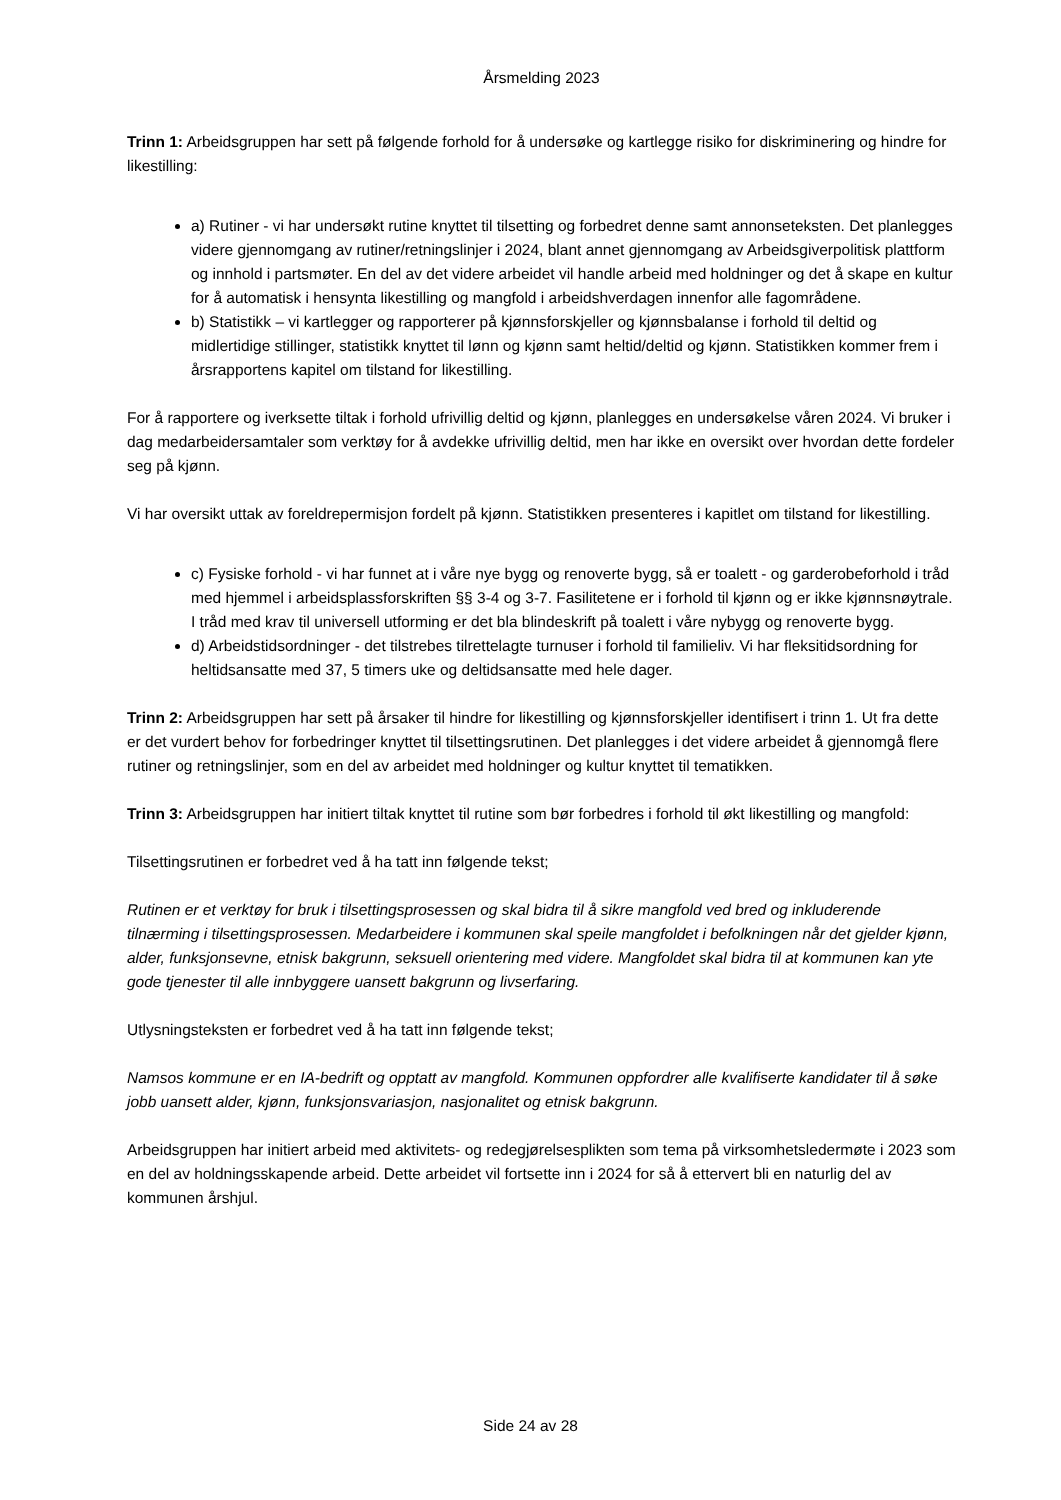Årsmelding 2023
Trinn 1: Arbeidsgruppen har sett på følgende forhold for å undersøke og kartlegge risiko for diskriminering og hindre for likestilling:
a) Rutiner - vi har undersøkt rutine knyttet til tilsetting og forbedret denne samt annonseteksten. Det planlegges videre gjennomgang av rutiner/retningslinjer i 2024, blant annet gjennomgang av Arbeidsgiverpolitisk plattform og innhold i partsmøter. En del av det videre arbeidet vil handle arbeid med holdninger og det å skape en kultur for å automatisk i hensynta likestilling og mangfold i arbeidshverdagen innenfor alle fagområdene.
b) Statistikk – vi kartlegger og rapporterer på kjønnsforskjeller og kjønnsbalanse i forhold til deltid og midlertidige stillinger, statistikk knyttet til lønn og kjønn samt heltid/deltid og kjønn. Statistikken kommer frem i årsrapportens kapitel om tilstand for likestilling.
For å rapportere og iverksette tiltak i forhold ufrivillig deltid og kjønn, planlegges en undersøkelse våren 2024. Vi bruker i dag medarbeidersamtaler som verktøy for å avdekke ufrivillig deltid, men har ikke en oversikt over hvordan dette fordeler seg på kjønn.
Vi har oversikt uttak av foreldrepermisjon fordelt på kjønn. Statistikken presenteres i kapitlet om tilstand for likestilling.
c) Fysiske forhold - vi har funnet at i våre nye bygg og renoverte bygg, så er toalett - og garderobeforhold i tråd med hjemmel i arbeidsplassforskriften §§ 3-4 og 3-7. Fasilitetene er i forhold til kjønn og er ikke kjønnsnøytrale. I tråd med krav til universell utforming er det bla blindeskrift på toalett i våre nybygg og renoverte bygg.
d) Arbeidstidsordninger - det tilstrebes tilrettelagte turnuser i forhold til familieliv. Vi har fleksitidsordning for heltidsansatte med 37, 5 timers uke og deltidsansatte med hele dager.
Trinn 2: Arbeidsgruppen har sett på årsaker til hindre for likestilling og kjønnsforskjeller identifisert i trinn 1. Ut fra dette er det vurdert behov for forbedringer knyttet til tilsettingsrutinen. Det planlegges i det videre arbeidet å gjennomgå flere rutiner og retningslinjer, som en del av arbeidet med holdninger og kultur knyttet til tematikken.
Trinn 3: Arbeidsgruppen har initiert tiltak knyttet til rutine som bør forbedres i forhold til økt likestilling og mangfold:
Tilsettingsrutinen er forbedret ved å ha tatt inn følgende tekst;
Rutinen er et verktøy for bruk i tilsettingsprosessen og skal bidra til å sikre mangfold ved bred og inkluderende tilnærming i tilsettingsprosessen. Medarbeidere i kommunen skal speile mangfoldet i befolkningen når det gjelder kjønn, alder, funksjonsevne, etnisk bakgrunn, seksuell orientering med videre. Mangfoldet skal bidra til at kommunen kan yte gode tjenester til alle innbyggere uansett bakgrunn og livserfaring.
Utlysningsteksten er forbedret ved å ha tatt inn følgende tekst;
Namsos kommune er en IA-bedrift og opptatt av mangfold. Kommunen oppfordrer alle kvalifiserte kandidater til å søke jobb uansett alder, kjønn, funksjonsvariasjon, nasjonalitet og etnisk bakgrunn.
Arbeidsgruppen har initiert arbeid med aktivitets- og redegjørelsesplikten som tema på virksomhetsledermøte i 2023 som en del av holdningsskapende arbeid. Dette arbeidet vil fortsette inn i 2024 for så å ettervert bli en naturlig del av kommunen årshjul.
Side 24 av 28